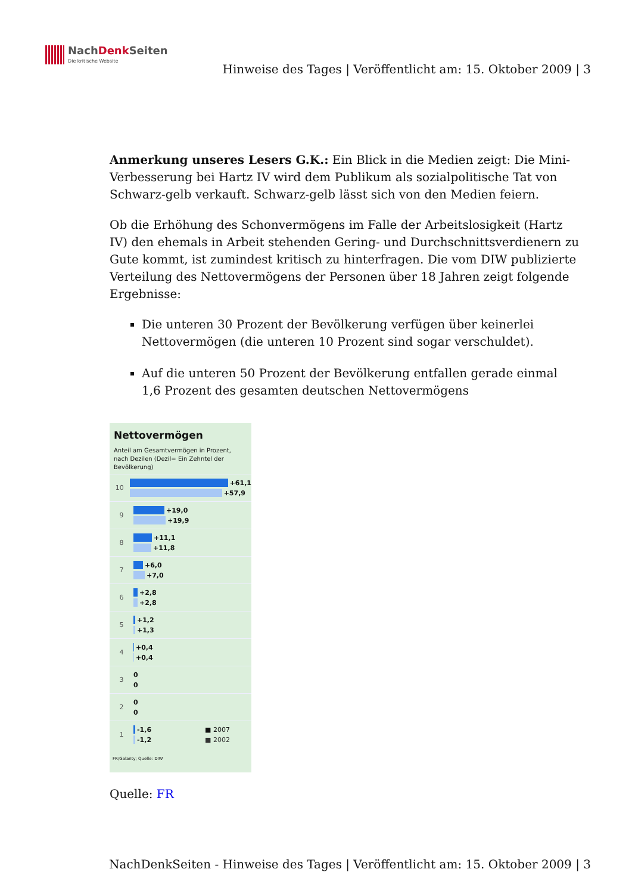NachDenk Seiten
Die kritische Website
Hinweise des Tages | Veröffentlicht am: 15. Oktober 2009 | 3
Anmerkung unseres Lesers G.K.: Ein Blick in die Medien zeigt: Die Mini-Verbesserung bei Hartz IV wird dem Publikum als sozialpolitische Tat von Schwarz-gelb verkauft. Schwarz-gelb lässt sich von den Medien feiern.
Ob die Erhöhung des Schonvermögens im Falle der Arbeitslosigkeit (Hartz IV) den ehemals in Arbeit stehenden Gering- und Durchschnittsverdienern zu Gute kommt, ist zumindest kritisch zu hinterfragen. Die vom DIW publizierte Verteilung des Nettovermögens der Personen über 18 Jahren zeigt folgende Ergebnisse:
Die unteren 30 Prozent der Bevölkerung verfügen über keinerlei Nettovermögen (die unteren 10 Prozent sind sogar verschuldet).
Auf die unteren 50 Prozent der Bevölkerung entfallen gerade einmal 1,6 Prozent des gesamten deutschen Nettovermögens
Nettovermögen
Anteil am Gesamtvermögen in Prozent, nach Dezilen (Dezil= Ein Zehntel der Bevölkerung)
10
+61,1
+57,9
9
+19,0
+19,9
8
+11,1
+11,8
7
+6,0
+7,0
6
+2,8
+2,8
5
+1,2
+1,3
4
+0,4
+0,4
3
0
0
2
0
0
1
-1,6 ■ 2007
-1,2 ■ 2002
FR/Galanty; Quelle: DIW
Quelle: FR
NachDenkSeiten - Hinweise des Tages | Veröffentlicht am: 15. Oktober 2009 | 3